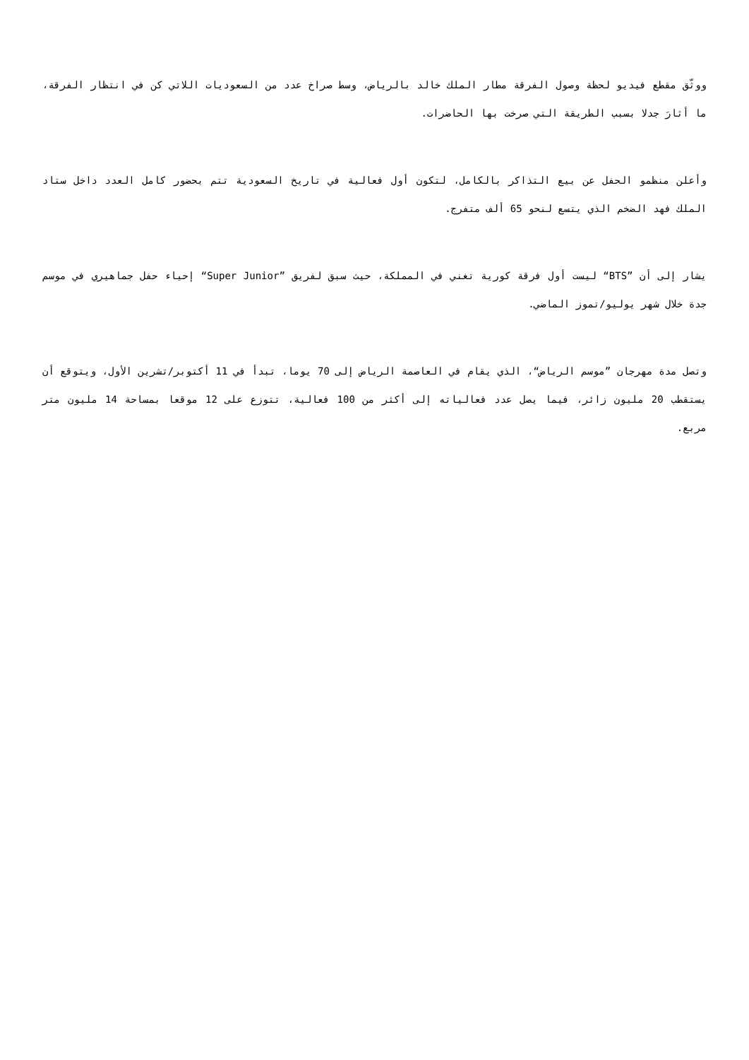ووثّق مقطع فيديو لحظة وصول الفرقة مطار الملك خالد بالرياض، وسط صراخ عدد من السعوديات اللاتي كن في انتظار الفرقة، ما أثارَ جدلا بسبب الطريقة التي صرخت بها الحاضرات.
وأعلن منظمو الحفل عن بيع التذاكر بالكامل، لتكون أول فعالية في تاريخ السعودية تتم بحضور كامل العدد داخل ستاد الملك فهد الضخم الذي يتسع لنحو 65 ألف متفرج.
يشار إلى أن ”BTS“ ليست أول فرقة كورية تغني في المملكة، حيث سبق لفريق ”Super Junior“ إحياء حفل جماهيري في موسم جدة خلال شهر يوليو/تموز الماضي.
وتصل مدة مهرجان ”موسم الرياض“، الذي يقام في العاصمة الرياض إلى 70 يوما، تبدأ في 11 أكتوبر/تشرين الأول، ويتوقع أن يستقطب 20 مليون زائر، فيما يصل عدد فعالياته إلى أكثر من 100 فعالية، تتوزع على 12 موقعا بمساحة 14 مليون متر مربع.